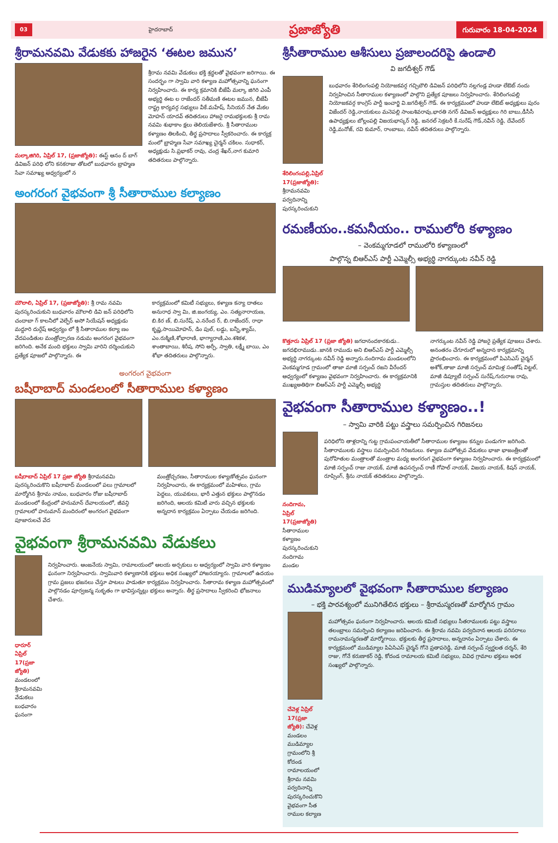03 హైదరాబాద్ ప్రజాజ్యోతి గురువారం 18-04-2024
శ్రీరామనవమి వేడుకకు హాజరైన ‘ఈటల జమున’
మల్కాజిగిరి, ఏప్రిల్ 17, (ప్రజాజ్యోతి): ఈస్ట్ ఆనం ద్ బాగ్ డివిజన్ పరిధి లోని కనకరాజు తోటలో బుధవారం బ్రాహ్మణ సేవా సమాఖ్య ఆధ్వర్యంలో న
శ్రీరామ నవమి వేడుకలు భక్తి శ్రద్ధలతో వైభవంగా జరిగాయి. ఈ సందర్భం గా స్వామి వారి కళ్యాణ మహోత్సవాన్ని ఘనంగా నిర్వహించారు. ఈ కార్య క్రమానికి బీజేపీ మల్కా జిగిరి ఎంపీ అభ్యర్థి ఈట ల రాజేందర్ సతీమణి ఈటల జమున, బీజేపీ రాష్ట్ర కార్యవర్గ సభ్యులు వీకే.మహేష్, సీనియర్ నేత మేకల మోహన్ యాదవ్ తదితరులు హాజరై రామభక్తులకు శ్రీ రామ నవమి శుభాకాం క్షలు తెలియజేశారు. శ్రీ సీతారాముల కళ్యాణం తిలకించి, తీర్థ ప్రసాదాలు స్వీకరించారు. ఈ కార్యక్ర మంలో బ్రాహ్మణ సేవా సమాఖ్య చైర్మన్ చకిలం. సుధాకర్, అధ్యక్షుడు సి.ప్రభాకర్ రావు, చంద్ర శేఖర్,నాగ కుమారి తదితరులు పాల్గొన్నారు.
అంగరంగ వైభవంగా శ్రీ సీతారాముల కల్యాణం
మౌలాలి, ఏప్రిల్ 17, (ప్రజాజ్యోతి): శ్రీ రామ నవమి పురస్కరించుకుని బుధవారం మౌలాలి డివి జన్ పరిధిలోని చందాబా గ్ కాలనీలో వెల్ఫేర్ అసో సియేషన్ అధ్యక్షుడు మద్దూరి దుర్గేష్ ఆధ్వర్యం లో శ్రీ సీతారాముల కల్యా ణం వేదపండితుల మంత్రోచ్చారణ నడుమ అంగరంగ వైభవంగా జరిగింది. అనేక మంది భక్తులు స్వామి వారిని దర్శించుకుని ప్రత్యేక పూజలో పాల్గొన్నారు. ఈ
కార్యక్రమంలో కమిటీ సభ్యులు, కళ్యాణ కన్యా దాతలు అనురాధ స్వా మి, జి.జంగయ్య, ఎం. సత్యనారాయణ, బి.కిర ణ్, బి.సురేష్, ఎ.నరేంద ర్, బి.రాజేందర్, రాధా కృష్ణ,సాయిమోహన్, డిం పుల్, లడ్డు, బన్నీ,శ్యామ్, ఎం.రుక్మిణి,శోభారాణి, భాగ్యారాణి,ఎం.శశికళ, శాంతాబాయి, శిరీష, సోని అర్పీ, స్వాతి, లక్ష్మీ బాయి, ఎం శోభా తదితరులు పాల్గొన్నారు.
అంగరంగ వైభవంగా
బషీరాబాద్ మండలంలో సీతారాముల కళ్యాణం
బషీరాబాద్ ఏప్రిల్ 17 ప్రజా జ్యోతి శ్రీరామనవమి పురస్కరించుకొని బషీరాబాద్ మండలంలో పలు గ్రామాలలో మార్మోగిన శ్రీరామ నామం, బుధవారం రోజు బషీరాబాద్ మండలంలో కేంద్రంలో హనుమాన్ దేవాలయంలో, జీవన్గి గ్రామాలలో హనుమాన్ మందిరంలో అంగరంగ వైభవంగా పూజారులచే వేద
మంత్రోచ్చరణం, సీతారాముల కళ్యాణోత్సవం ఘనంగా నిర్వహించారు, ఈ కార్యక్రమంలో మహిళలు, గ్రామ పెద్దలు, యువకులు, భారీ ఎత్తున భక్తులు పాల్గొనడం జరిగింది, ఆలయ కమిటీ వారు వచ్చిన భక్తులకు అన్నదాన కార్యక్రమం ఏర్పాటు చేయడం జరిగింది.
వైభవంగా శ్రీరామనవమి వేడుకలు
ధారూర్ ఏప్రిల్ 17(ప్రజా జ్యోతి) మండలంలో శ్రీరామనవమి వేడుకలు బుధవారం ఘనంగా
నిర్వహించారు. ఆంజనేయ స్వామి, రామాలయంలో ఆలయ అర్చకులు ల ఆధ్వర్యంలో స్వామి వారి కళ్యాణం ఘనంగా నిర్వహించారు. స్వామివారి కళ్యాణానికి భక్తులు అధిక సంఖ్యలో హాజరయ్యారు. గ్రామాలలో ఉదయం గ్రామ ప్రజలు భజనలు చేస్తూ పాటలు పాడుతూ కార్యక్రమం నిర్వహించారు. సీతారామ కళ్యాణ మహోత్సవంలో పాల్గొనడం పూర్వజన్మ సుకృతం గా భావిస్తున్నట్లు భక్తులు అన్నారు. తీర్థ ప్రసాదాలు స్వీకరించి భోజనాలు చేశారు.
శ్రీసీతారాముల ఆశీసులు ప్రజాలందరిపై ఉండాలి
వి జగదీశ్వర్ గౌడ్
శేరిలింగంపల్లి,ఏప్రిల్ 17(ప్రజాజ్యోతి): శ్రీరామనవమి పర్వదినాన్ని పురస్కరించుకుని
బుధవారం శేరిలింగంపల్లి నియోజకవర్గ గచ్చిబౌలి డివిజన్ పరిధిలోని నల్లగండ్ల హుడా లేఔట్ నందు నిర్వహించిన సీతారాముల కళ్యాణంలో పాల్గొని ప్రత్యేక పూజలు నిర్వహించారు. శేరిలింగంపల్లి నియోజకవర్గ కాంగ్రెస్ పార్టీ ఇంచార్జి వి.జగదీశ్వర్ గౌడ్. ఈ కార్యక్రమంలో హుడా లేఔట్ అధ్యక్షులు పురం విజేందర్ రెడ్డి,నాయకులు మనెపల్లి సాంబశివరావు,భారతి నగర్ డివిజన్ అధ్యక్షులు గిరి బాబు,డీసీసీ ఉపాధ్యక్షులు బోల్లంపల్లి విజయభాస్కర్ రెడ్డి, జనరల్ సెక్రటరీ కే.సురేష్ గౌడ్,నవీన్ రెడ్డి, దేవేందర్ రెడ్డి,మనోజ్, రవి కుమార్, రాంబాబు, నవీన్ తదితరులు పాల్గొన్నారు.
రమణీయం..కమనీయం.. రాములోరి కళ్యాణం
– వెంకమ్మగూడలో రాములోరి కళ్యాణంలో
పాల్గొన్న బిఆర్ఎస్ పార్టీ ఎమ్మెల్సీ అభ్యర్థి నాగర్కుంట నవీన్ రెడ్డి
కొత్తూరు ఏప్రిల్ 17 (ప్రజా జ్యోతి) జగదానందకారకుడు.. జగదభిరాముడు..జానకి రాముడు అని బిఆర్ఎస్ పార్టీ ఎమ్మెల్సీ అభ్యర్థి నాగర్కుంట నవీన్ రెడ్డి అన్నారు.నందిగామ మండలంలోని వెంకమ్మగూడ గ్రామంలో తాజా మాజీ సర్పంచ్ రజని వీరేందర్ ఆధ్వర్యంలో కళ్యాణం వైభవంగా నిర్వహించారు. ఈ కార్యక్రమానికి ముఖ్యఅతిథిగా బిఆర్ఎస్ పార్టీ ఎమ్మెల్సీ అభ్యర్థి
నాగర్కుంట నవీన్ రెడ్డి హాజరై ప్రత్యేక పూజలు చేశారు. అనంతరం చేగూరులో అన్నదాన కార్యక్రమాన్ని ప్రారంభించారు. ఈ కార్యక్రమంలో పిఎసిఎస్ చైర్మన్ అశోక్,తాజా మాజీ సర్పంచ్ మామిళ్ల సంతోష్ విట్టల్, మాజీ డిప్యూటీ సర్పంచ్ సురేష్,గురురాజ రావు, గ్రామస్తుల తదితరులు పాల్గొన్నారు.
వైభవంగా సీతారాముల కళ్యాణం..!
– స్వామి వారికి పట్టు వస్త్రాలు సమర్పించిన గిరిజనలు
నందిగామ, ఏప్రిల్ 17(ప్రజాజ్యోతి) సీతారాముల కళ్యాణం పురస్కరించుకుని నందిగామ మండల
పరిధిలోని తాళ్లదాన్ని గుట్ట గ్రామపంచాయతీలో సీతారాముల కళ్యాణం కన్నుల పండుగగా జరిగింది. సీతారాములకు వస్త్రాలు సమర్పించిన గిరిజనులు. కళ్యాణ మహోత్సవ వేడుకలు భాజా భాజంత్రీలతో పురోహితుల మంత్రాలతో మంత్రాల మధ్య అంగరంగ వైభవంగా కళ్యాణం నిర్వహించారు. ఈ కార్యక్రమంలో మాజీ సర్పంచ్ రాజు నాయక్, మాజీ ఉపసర్పంచ్ రాణీ గోపాల్ నాయక్, విజయ నాయక్, కిషన్ నాయక్, రూప్సింగ్, శ్రీను నాయక్ తదితరులు పాల్గొన్నారు.
ముడిమ్యాలలో వైభవంగా సీతారాముల కల్యాణం
– భక్తి పారవశ్యంలో మునిగితేలిన భక్తులు – శ్రీరామస్మరణతో మార్మోగిన గ్రామం
చేవెళ్ల ఏప్రిల్ 17(ప్రజా జ్యోతి): చేవెళ్ల మండలం ముడిమ్యాల గ్రామంలోని శ్రీ కోదండ రామాలయంలో శ్రీరామ నవమి పర్వదినాన్ని పురస్కరించుకొని వైభవంగా సీత రాముల కల్యాణ
మహోత్సవం ఘనంగా నిర్వహించారు. ఆలయ కమిటీ సభ్యులు సీతరాములకు పట్టు వస్త్రాలు తలంబ్రాలు సమర్పించి కల్యాణం జరిపించారు. ఈ శ్రీరామ నవమి పర్వదినాన ఆలయ పరిసరాలు రామనామస్మరణతో మార్మోగాయి. భక్తులకు తీర్థ ప్రసాదాలు, అన్నదానం ఏర్పాటు చేశారు. ఈ కార్యక్రమంలో ముడిమ్యాల పిఏసిఎస్ చైర్మన్ గోనె ప్రతాపరెడ్డి, మాజీ సర్పంచ్ స్వర్ణలత దర్శన్, శేరి రాజు, గోనే కరుణాకర్ రెడ్డి, కోదండ రామాలయ కమిటీ సభ్యులు, వివిధ గ్రామాల భక్తులు అధిక సంఖ్యలో పాల్గొన్నారు.